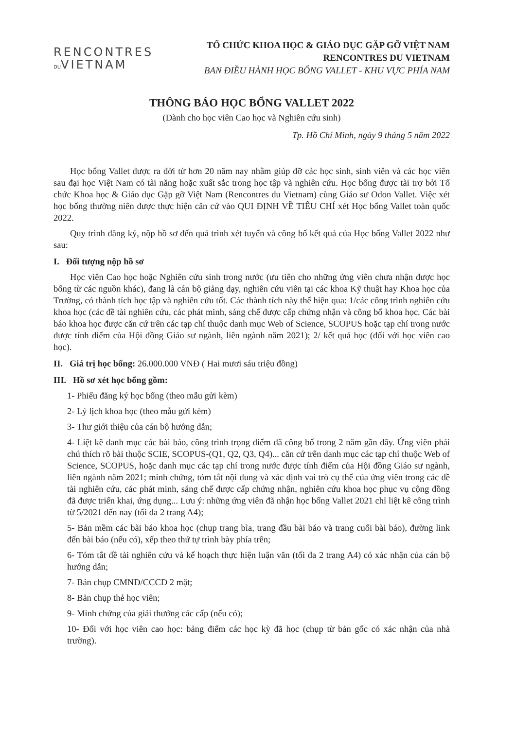RENCONTRES
DUVIETNAM
TỔ CHỨC KHOA HỌC & GIÁO DỤC GẶP GỠ VIỆT NAM
RENCONTRES DU VIETNAM
BAN ĐIỀU HÀNH HỌC BỔNG VALLET - KHU VỰC PHÍA NAM
THÔNG BÁO HỌC BỔNG VALLET 2022
(Dành cho học viên Cao học và Nghiên cứu sinh)
Tp. Hồ Chí Minh, ngày 9 tháng 5 năm 2022
Học bổng Vallet được ra đời từ hơn 20 năm nay nhằm giúp đỡ các học sinh, sinh viên và các học viên sau đại học Việt Nam có tài năng hoặc xuất sắc trong học tập và nghiên cứu. Học bổng được tài trợ bởi Tổ chức Khoa học & Giáo dục Gặp gỡ Việt Nam (Rencontres du Vietnam) cùng Giáo sư Odon Vallet. Việc xét học bổng thường niên được thực hiện căn cứ vào QUI ĐỊNH VỀ TIÊU CHÍ xét Học bổng Vallet toàn quốc 2022.
Quy trình đăng ký, nộp hồ sơ đến quá trình xét tuyển và công bố kết quả của Học bổng Vallet 2022 như sau:
I. Đối tượng nộp hồ sơ
Học viên Cao học hoặc Nghiên cứu sinh trong nước (ưu tiên cho những ứng viên chưa nhận được học bổng từ các nguồn khác), đang là cán bộ giảng dạy, nghiên cứu viên tại các khoa Kỹ thuật hay Khoa học của Trường, có thành tích học tập và nghiên cứu tốt. Các thành tích này thể hiện qua: 1/các công trình nghiên cứu khoa học (các đề tài nghiên cứu, các phát minh, sáng chế được cấp chứng nhận và công bố khoa học. Các bài báo khoa học được căn cứ trên các tạp chí thuộc danh mục Web of Science, SCOPUS hoặc tạp chí trong nước được tính điểm của Hội đồng Giáo sư ngành, liên ngành năm 2021); 2/ kết quả học (đối với học viên cao học).
II. Giá trị học bổng: 26.000.000 VNĐ ( Hai mươi sáu triệu đồng)
III. Hồ sơ xét học bổng gồm:
1- Phiếu đăng ký học bổng (theo mẫu gửi kèm)
2- Lý lịch khoa học (theo mẫu gửi kèm)
3- Thư giới thiệu của cán bộ hướng dẫn;
4- Liệt kê danh mục các bài báo, công trình trọng điểm đã công bố trong 2 năm gần đây. Ứng viên phải chú thích rõ bài thuộc SCIE, SCOPUS-(Q1, Q2, Q3, Q4)... căn cứ trên danh mục các tạp chí thuộc Web of Science, SCOPUS, hoặc danh mục các tạp chí trong nước được tính điểm của Hội đồng Giáo sư ngành, liên ngành năm 2021; minh chứng, tóm tắt nội dung và xác định vai trò cụ thể của ứng viên trong các đề tài nghiên cứu, các phát minh, sáng chế được cấp chứng nhận, nghiên cứu khoa học phục vụ cộng đồng đã được triển khai, ứng dụng... Lưu ý: những ứng viên đã nhận học bổng Vallet 2021 chỉ liệt kê công trình từ 5/2021 đến nay (tối đa 2 trang A4);
5- Bản mềm các bài báo khoa học (chụp trang bìa, trang đầu bài báo và trang cuối bài báo), đường link đến bài báo (nếu có), xếp theo thứ tự trình bày phía trên;
6- Tóm tắt đề tài nghiên cứu và kế hoạch thực hiện luận văn (tối đa 2 trang A4) có xác nhận của cán bộ hướng dẫn;
7- Bản chụp CMND/CCCD 2 mặt;
8- Bản chụp thẻ học viên;
9- Minh chứng của giải thưởng các cấp (nếu có);
10- Đối với học viên cao học: bảng điểm các học kỳ đã học (chụp từ bản gốc có xác nhận của nhà trường).